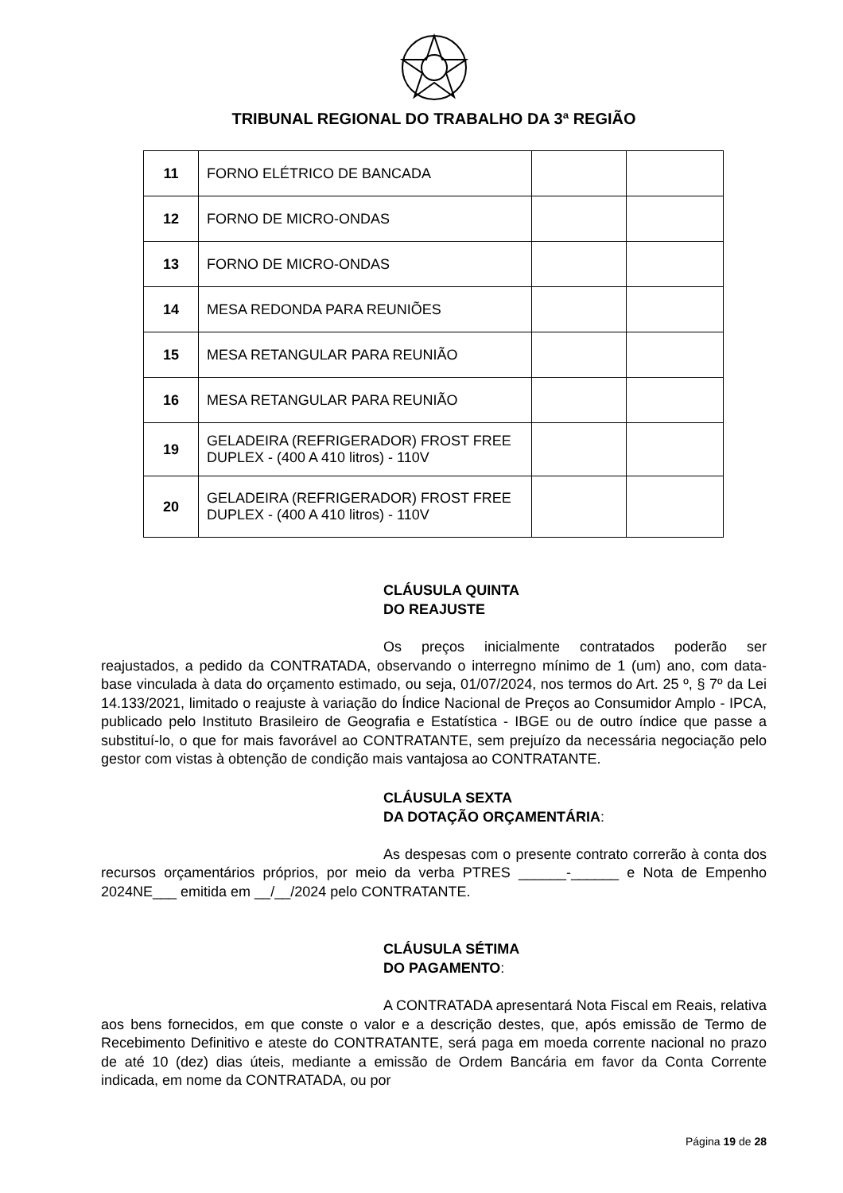TRIBUNAL REGIONAL DO TRABALHO DA 3ª REGIÃO
| 11 | FORNO ELÉTRICO DE BANCADA | | |
| 12 | FORNO DE MICRO-ONDAS | | |
| 13 | FORNO DE MICRO-ONDAS | | |
| 14 | MESA REDONDA PARA REUNIÕES | | |
| 15 | MESA RETANGULAR PARA REUNIÃO | | |
| 16 | MESA RETANGULAR PARA REUNIÃO | | |
| 19 | GELADEIRA (REFRIGERADOR) FROST FREE DUPLEX - (400 A 410 litros) - 110V | | |
| 20 | GELADEIRA (REFRIGERADOR) FROST FREE DUPLEX - (400 A 410 litros) - 110V | | |
CLÁUSULA QUINTA
DO REAJUSTE
Os preços inicialmente contratados poderão ser reajustados, a pedido da CONTRATADA, observando o interregno mínimo de 1 (um) ano, com data-base vinculada à data do orçamento estimado, ou seja, 01/07/2024, nos termos do Art. 25 º, § 7º da Lei 14.133/2021, limitado o reajuste à variação do Índice Nacional de Preços ao Consumidor Amplo - IPCA, publicado pelo Instituto Brasileiro de Geografia e Estatística - IBGE ou de outro índice que passe a substituí-lo, o que for mais favorável ao CONTRATANTE, sem prejuízo da necessária negociação pelo gestor com vistas à obtenção de condição mais vantajosa ao CONTRATANTE.
CLÁUSULA SEXTA
DA DOTAÇÃO ORÇAMENTÁRIA:
As despesas com o presente contrato correrão à conta dos recursos orçamentários próprios, por meio da verba PTRES ______-______ e Nota de Empenho 2024NE___ emitida em __/__/2024 pelo CONTRATANTE.
CLÁUSULA SÉTIMA
DO PAGAMENTO:
A CONTRATADA apresentará Nota Fiscal em Reais, relativa aos bens fornecidos, em que conste o valor e a descrição destes, que, após emissão de Termo de Recebimento Definitivo e ateste do CONTRATANTE, será paga em moeda corrente nacional no prazo de até 10 (dez) dias úteis, mediante a emissão de Ordem Bancária em favor da Conta Corrente indicada, em nome da CONTRATADA, ou por
Página 19 de 28